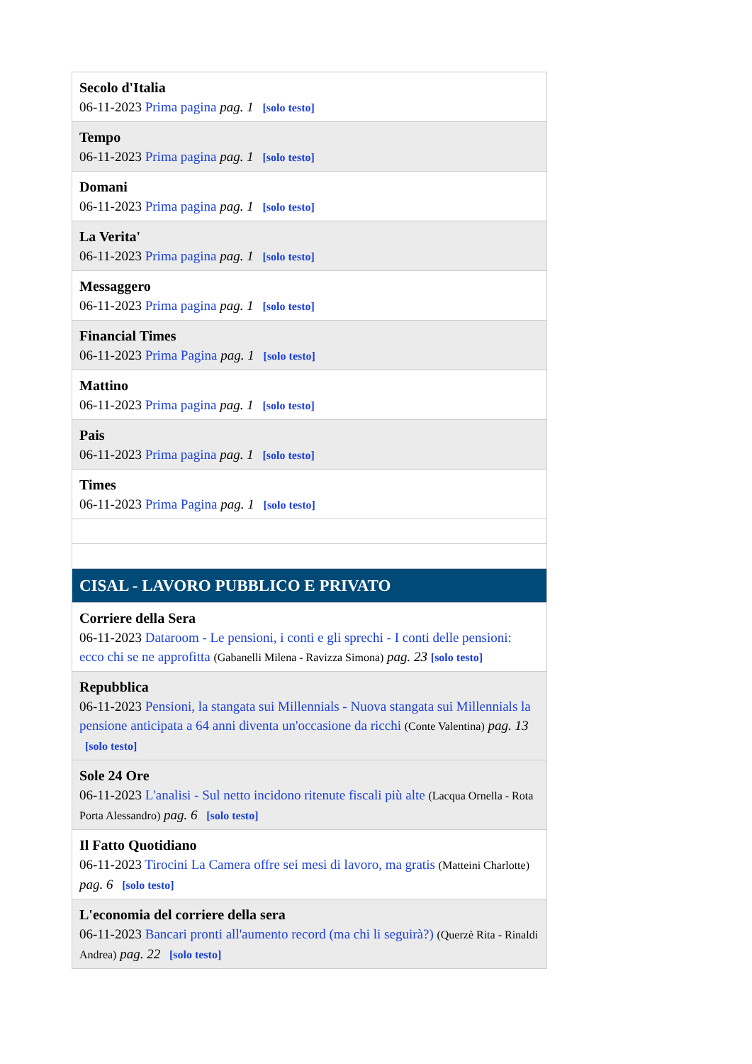| Secolo d'Italia 06-11-2023 Prima pagina pag. 1 [solo testo] |
| Tempo 06-11-2023 Prima pagina pag. 1 [solo testo] |
| Domani 06-11-2023 Prima pagina pag. 1 [solo testo] |
| La Verita' 06-11-2023 Prima pagina pag. 1 [solo testo] |
| Messaggero 06-11-2023 Prima pagina pag. 1 [solo testo] |
| Financial Times 06-11-2023 Prima Pagina pag. 1 [solo testo] |
| Mattino 06-11-2023 Prima pagina pag. 1 [solo testo] |
| Pais 06-11-2023 Prima pagina pag. 1 [solo testo] |
| Times 06-11-2023 Prima Pagina pag. 1 [solo testo] |
| CISAL - LAVORO PUBBLICO E PRIVATO |
| Corriere della Sera 06-11-2023 Dataroom - Le pensioni, i conti e gli sprechi - I conti delle pensioni: ecco chi se ne approfitta (Gabanelli Milena - Ravizza Simona) pag. 23 [solo testo] |
| Repubblica 06-11-2023 Pensioni, la stangata sui Millennials - Nuova stangata sui Millennials la pensione anticipata a 64 anni diventa un'occasione da ricchi (Conte Valentina) pag. 13 [solo testo] |
| Sole 24 Ore 06-11-2023 L'analisi - Sul netto incidono ritenute fiscali più alte (Lacqua Ornella - Rota Porta Alessandro) pag. 6 [solo testo] |
| Il Fatto Quotidiano 06-11-2023 Tirocini La Camera offre sei mesi di lavoro, ma gratis (Matteini Charlotte) pag. 6 [solo testo] |
| L'economia del corriere della sera 06-11-2023 Bancari pronti all'aumento record (ma chi li seguirà?) (Querzè Rita - Rinaldi Andrea) pag. 22 [solo testo] |